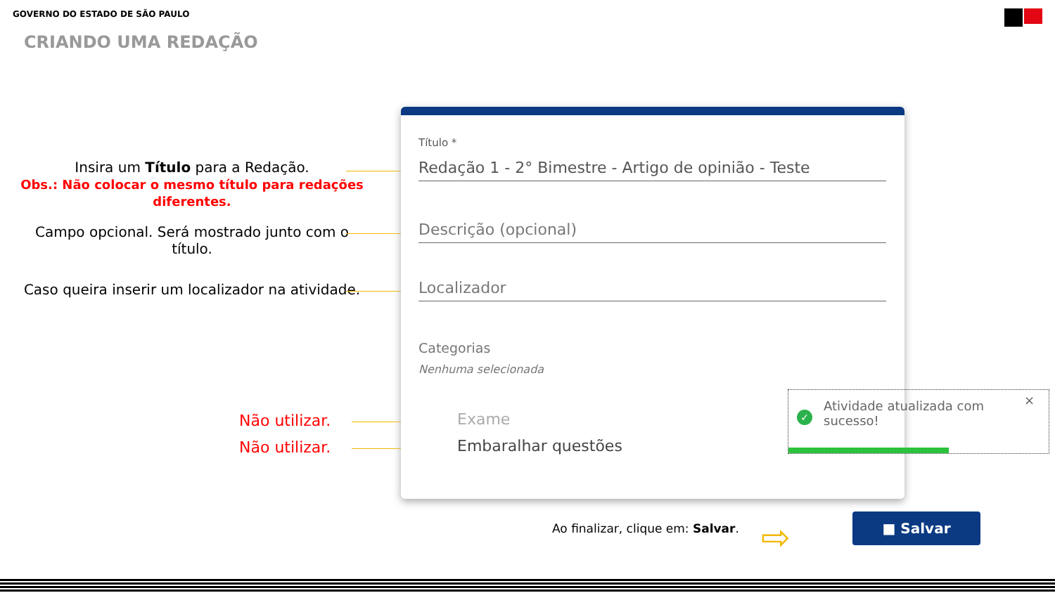GOVERNO DO ESTADO DE SÃO PAULO
CRIANDO UMA REDAÇÃO
Insira um Título para a Redação.
Obs.: Não colocar o mesmo título para redações diferentes.
Campo opcional. Será mostrado junto com o título.
Caso queira inserir um localizador na atividade.
Não utilizar.
Não utilizar.
Título *
Redação 1 - 2° Bimestre - Artigo de opinião - Teste
Descrição (opcional)
Localizador
Categorias
Nenhuma selecionada
Exame
Embaralhar questões
Atividade atualizada com sucesso!
✓
×
Ao finalizar, clique em: Salvar.
⇨
■ Salvar